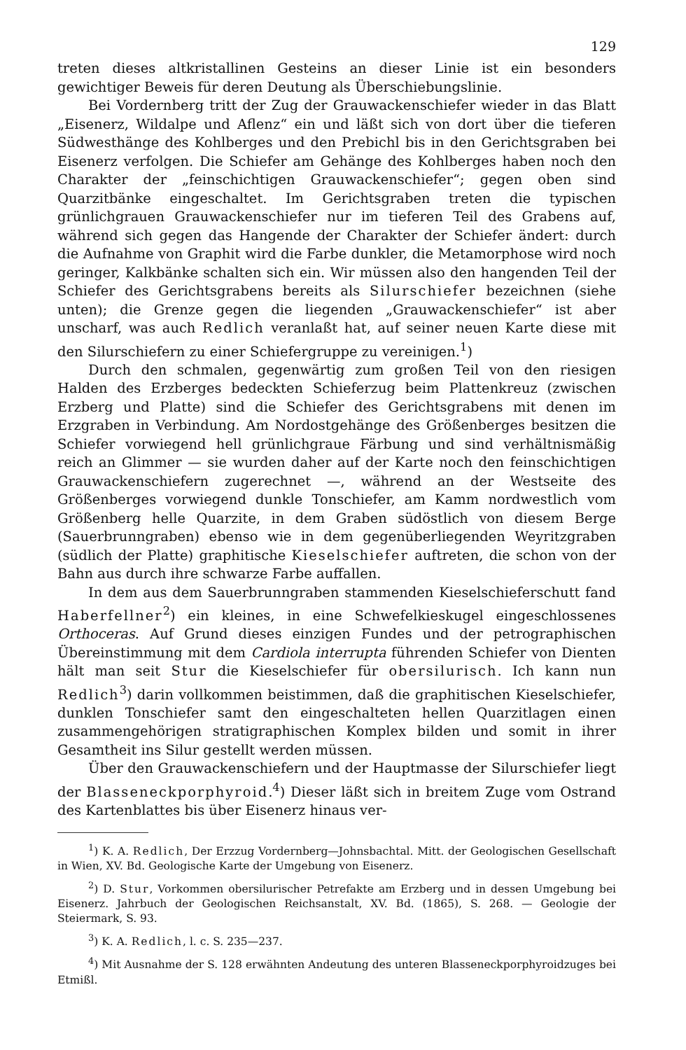129
treten dieses altkristallinen Gesteins an dieser Linie ist ein besonders gewichtiger Beweis für deren Deutung als Überschiebungslinie.
Bei Vordernberg tritt der Zug der Grauwackenschiefer wieder in das Blatt „Eisenerz, Wildalpe und Aflenz“ ein und läßt sich von dort über die tieferen Südwesthänge des Kohlberges und den Prebichl bis in den Gerichtsgraben bei Eisenerz verfolgen. Die Schiefer am Gehänge des Kohlberges haben noch den Charakter der „feinschichtigen Grauwackenschiefer“; gegen oben sind Quarzitbänke eingeschaltet. Im Gerichtsgraben treten die typischen grünlichgrauen Grauwackenschiefer nur im tieferen Teil des Grabens auf, während sich gegen das Hangende der Charakter der Schiefer ändert: durch die Aufnahme von Graphit wird die Farbe dunkler, die Metamorphose wird noch geringer, Kalkbänke schalten sich ein. Wir müssen also den hangenden Teil der Schiefer des Gerichtsgrabens bereits als Silurschiefer bezeichnen (siehe unten); die Grenze gegen die liegenden „Grauwackenschiefer“ ist aber unscharf, was auch Redlich veranlaßt hat, auf seiner neuen Karte diese mit den Silurschiefern zu einer Schiefergruppe zu vereinigen.<sup>1</sup>)
Durch den schmalen, gegenwärtig zum großen Teil von den riesigen Halden des Erzberges bedeckten Schieferzug beim Plattenkreuz (zwischen Erzberg und Platte) sind die Schiefer des Gerichtsgrabens mit denen im Erzgraben in Verbindung. Am Nordostgehänge des Größenberges besitzen die Schiefer vorwiegend hell grünlichgraue Färbung und sind verhältnismäßig reich an Glimmer — sie wurden daher auf der Karte noch den feinschichtigen Grauwackenschiefern zugerechnet —, während an der Westseite des Größenberges vorwiegend dunkle Tonschiefer, am Kamm nordwestlich vom Größenberg helle Quarzite, in dem Graben südöstlich von diesem Berge (Sauerbrunngraben) ebenso wie in dem gegenüberliegenden Weyritzgraben (südlich der Platte) graphitische Kieselschiefer auftreten, die schon von der Bahn aus durch ihre schwarze Farbe auffallen.
In dem aus dem Sauerbrunngraben stammenden Kieselschieferschutt fand Haberfellner<sup>2</sup>) ein kleines, in eine Schwefelkieskugel eingeschlossenes Orthoceras. Auf Grund dieses einzigen Fundes und der petrographischen Übereinstimmung mit dem Cardiola interrupta führenden Schiefer von Dienten hält man seit Stur die Kieselschiefer für obersilurisch. Ich kann nun Redlich<sup>3</sup>) darin vollkommen beistimmen, daß die graphitischen Kieselschiefer, dunklen Tonschiefer samt den eingeschalteten hellen Quarzitlagen einen zusammengehörigen stratigraphischen Komplex bilden und somit in ihrer Gesamtheit ins Silur gestellt werden müssen.
Über den Grauwackenschiefern und der Hauptmasse der Silurschiefer liegt der Blasseneckporphyroid.<sup>4</sup>) Dieser läßt sich in breitem Zuge vom Ostrand des Kartenblattes bis über Eisenerz hinaus ver-
<sup>1</sup>) K. A. Redlich, Der Erzzug Vordernberg—Johnsbachtal. Mitt. der Geologischen Gesellschaft in Wien, XV. Bd. Geologische Karte der Umgebung von Eisenerz.
<sup>2</sup>) D. Stur, Vorkommen obersilurischer Petrefakte am Erzberg und in dessen Umgebung bei Eisenerz. Jahrbuch der Geologischen Reichsanstalt, XV. Bd. (1865), S. 268. — Geologie der Steiermark, S. 93.
<sup>3</sup>) K. A. Redlich, l. c. S. 235—237.
<sup>4</sup>) Mit Ausnahme der S. 128 erwähnten Andeutung des unteren Blasseneckporphyroidzuges bei Etmißl.